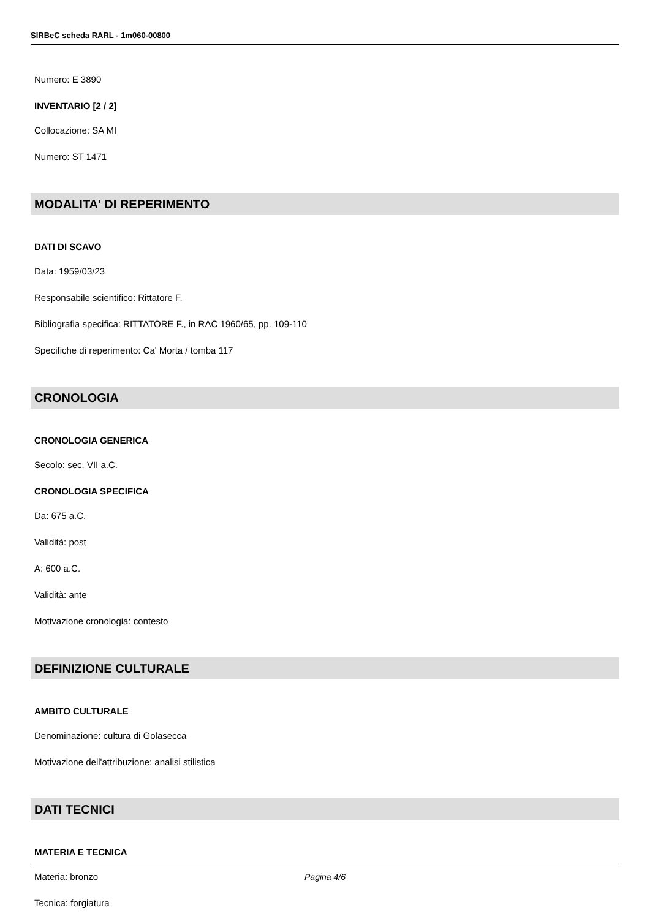SIRBeC scheda RARL - 1m060-00800
Numero: E 3890
INVENTARIO [2 / 2]
Collocazione: SA MI
Numero: ST 1471
MODALITA' DI REPERIMENTO
DATI DI SCAVO
Data: 1959/03/23
Responsabile scientifico: Rittatore F.
Bibliografia specifica: RITTATORE F., in RAC 1960/65, pp. 109-110
Specifiche di reperimento: Ca' Morta / tomba 117
CRONOLOGIA
CRONOLOGIA GENERICA
Secolo: sec. VII a.C.
CRONOLOGIA SPECIFICA
Da: 675 a.C.
Validità: post
A: 600 a.C.
Validità: ante
Motivazione cronologia: contesto
DEFINIZIONE CULTURALE
AMBITO CULTURALE
Denominazione: cultura di Golasecca
Motivazione dell'attribuzione: analisi stilistica
DATI TECNICI
MATERIA E TECNICA
Materia: bronzo
Tecnica: forgiatura
Pagina 4/6